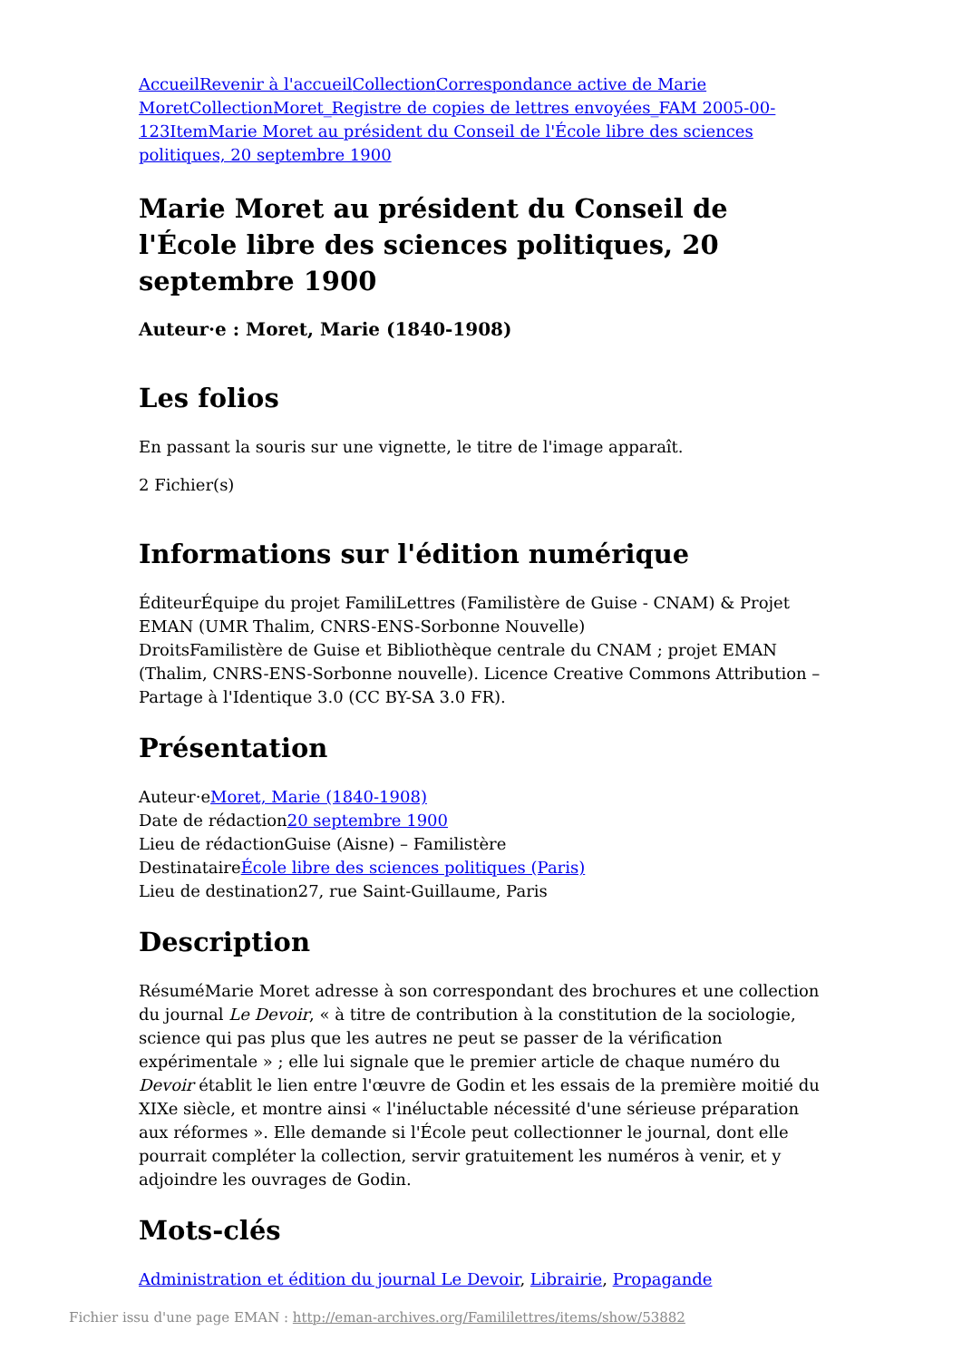Accueil Revenir à l'accueil Collection Correspondance active de Marie Moret Collection Moret_Registre de copies de lettres envoyées_FAM 2005-00-123 Item Marie Moret au président du Conseil de l'École libre des sciences politiques, 20 septembre 1900
Marie Moret au président du Conseil de l'École libre des sciences politiques, 20 septembre 1900
Auteur·e : Moret, Marie (1840-1908)
Les folios
En passant la souris sur une vignette, le titre de l'image apparaît.
2 Fichier(s)
Informations sur l'édition numérique
ÉditeurÉquipe du projet FamiliLettres (Familistère de Guise - CNAM) & Projet EMAN (UMR Thalim, CNRS-ENS-Sorbonne Nouvelle)
DroitsFamilistère de Guise et Bibliothèque centrale du CNAM ; projet EMAN (Thalim, CNRS-ENS-Sorbonne nouvelle). Licence Creative Commons Attribution – Partage à l'Identique 3.0 (CC BY-SA 3.0 FR).
Présentation
Auteur·eMoret, Marie (1840-1908)
Date de rédaction20 septembre 1900
Lieu de rédactionGuise (Aisne) – Familistère
DestinataireÉcole libre des sciences politiques (Paris)
Lieu de destination27, rue Saint-Guillaume, Paris
Description
RésuméMarie Moret adresse à son correspondant des brochures et une collection du journal Le Devoir, « à titre de contribution à la constitution de la sociologie, science qui pas plus que les autres ne peut se passer de la vérification expérimentale » ; elle lui signale que le premier article de chaque numéro du Devoir établit le lien entre l'œuvre de Godin et les essais de la première moitié du XIXe siècle, et montre ainsi « l'inéluctable nécessité d'une sérieuse préparation aux réformes ». Elle demande si l'École peut collectionner le journal, dont elle pourrait compléter la collection, servir gratuitement les numéros à venir, et y adjoindre les ouvrages de Godin.
Mots-clés
Administration et édition du journal Le Devoir, Librairie, Propagande
Fichier issu d'une page EMAN : http://eman-archives.org/Famililettres/items/show/53882